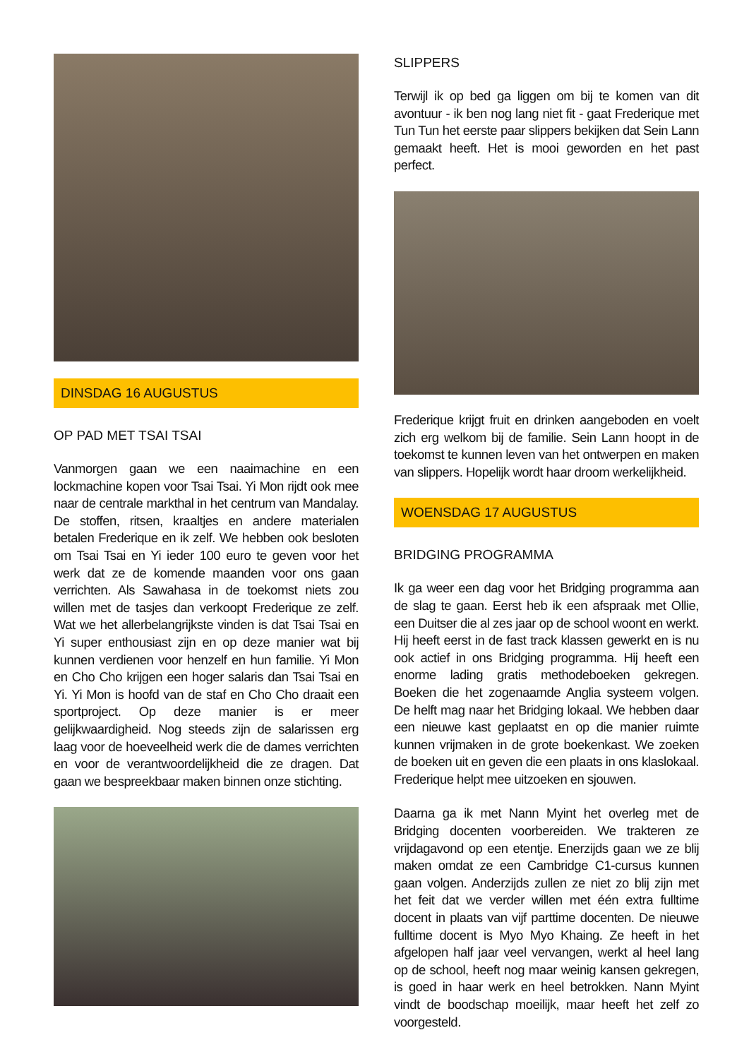DINSDAG 16 AUGUSTUS
OP PAD MET TSAI TSAI
Vanmorgen gaan we een naaimachine en een lockmachine kopen voor Tsai Tsai. Yi Mon rijdt ook mee naar de centrale markthal in het centrum van Mandalay. De stoffen, ritsen, kraaltjes en andere materialen betalen Frederique en ik zelf. We hebben ook besloten om Tsai Tsai en Yi ieder 100 euro te geven voor het werk dat ze de komende maanden voor ons gaan verrichten. Als Sawahasa in de toekomst niets zou willen met de tasjes dan verkoopt Frederique ze zelf. Wat we het allerbelangrijkste vinden is dat Tsai Tsai en Yi super enthousiast zijn en op deze manier wat bij kunnen verdienen voor henzelf en hun familie. Yi Mon en Cho Cho krijgen een hoger salaris dan Tsai Tsai en Yi. Yi Mon is hoofd van de staf en Cho Cho draait een sportproject. Op deze manier is er meer gelijkwaardigheid. Nog steeds zijn de salarissen erg laag voor de hoeveelheid werk die de dames verrichten en voor de verantwoordelijkheid die ze dragen. Dat gaan we bespreekbaar maken binnen onze stichting.
SLIPPERS
Terwijl ik op bed ga liggen om bij te komen van dit avontuur - ik ben nog lang niet fit - gaat Frederique met Tun Tun het eerste paar slippers bekijken dat Sein Lann gemaakt heeft. Het is mooi geworden en het past perfect.
Frederique krijgt fruit en drinken aangeboden en voelt zich erg welkom bij de familie. Sein Lann hoopt in de toekomst te kunnen leven van het ontwerpen en maken van slippers. Hopelijk wordt haar droom werkelijkheid.
WOENSDAG 17 AUGUSTUS
BRIDGING PROGRAMMA
Ik ga weer een dag voor het Bridging programma aan de slag te gaan. Eerst heb ik een afspraak met Ollie, een Duitser die al zes jaar op de school woont en werkt. Hij heeft eerst in de fast track klassen gewerkt en is nu ook actief in ons Bridging programma. Hij heeft een enorme lading gratis methodeboeken gekregen. Boeken die het zogenaamde Anglia systeem volgen. De helft mag naar het Bridging lokaal. We hebben daar een nieuwe kast geplaatst en op die manier ruimte kunnen vrijmaken in de grote boekenkast. We zoeken de boeken uit en geven die een plaats in ons klaslokaal. Frederique helpt mee uitzoeken en sjouwen.
Daarna ga ik met Nann Myint het overleg met de Bridging docenten voorbereiden. We trakteren ze vrijdagavond op een etentje. Enerzijds gaan we ze blij maken omdat ze een Cambridge C1-cursus kunnen gaan volgen. Anderzijds zullen ze niet zo blij zijn met het feit dat we verder willen met één extra fulltime docent in plaats van vijf parttime docenten. De nieuwe fulltime docent is Myo Myo Khaing. Ze heeft in het afgelopen half jaar veel vervangen, werkt al heel lang op de school, heeft nog maar weinig kansen gekregen, is goed in haar werk en heel betrokken. Nann Myint vindt de boodschap moeilijk, maar heeft het zelf zo voorgesteld.